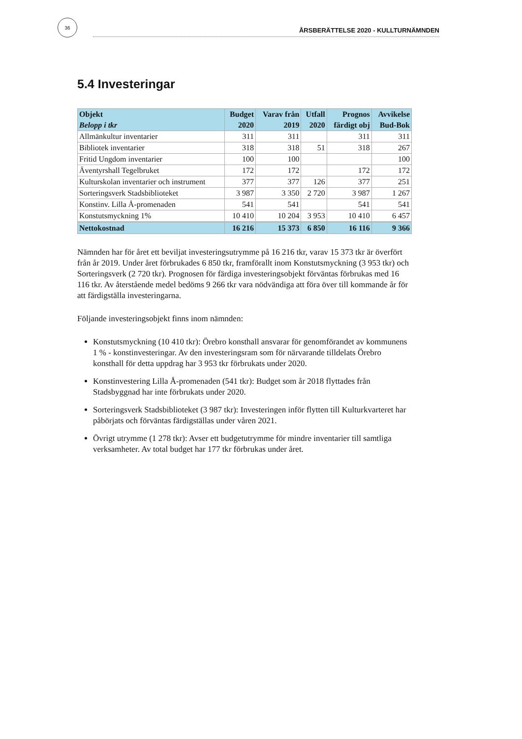36
ÅRSBERÄTTELSE 2020 - KULLTURNÄMNDEN
5.4 Investeringar
| Objekt Belopp i tkr | Budget 2020 | Varav från 2019 | Utfall 2020 | Prognos färdigt obj | Avvikelse Bud-Bok |
| --- | --- | --- | --- | --- | --- |
| Allmänkultur inventarier | 311 | 311 | | 311 | 311 |
| Bibliotek inventarier | 318 | 318 | 51 | 318 | 267 |
| Fritid Ungdom inventarier | 100 | 100 | | | 100 |
| Äventyrshall Tegelbruket | 172 | 172 | | 172 | 172 |
| Kulturskolan inventarier och instrument | 377 | 377 | 126 | 377 | 251 |
| Sorteringsverk Stadsbiblioteket | 3 987 | 3 350 | 2 720 | 3 987 | 1 267 |
| Konstinv. Lilla Å-promenaden | 541 | 541 | | 541 | 541 |
| Konstutsmyckning 1% | 10 410 | 10 204 | 3 953 | 10 410 | 6 457 |
| Nettokostnad | 16 216 | 15 373 | 6 850 | 16 116 | 9 366 |
Nämnden har för året ett beviljat investeringsutrymme på 16 216 tkr, varav 15 373 tkr är överfört från år 2019. Under året förbrukades 6 850 tkr, framförallt inom Konstutsmyckning (3 953 tkr) och Sorteringsverk (2 720 tkr). Prognosen för färdiga investeringsobjekt förväntas förbrukas med 16 116 tkr. Av återstående medel bedöms 9 266 tkr vara nödvändiga att föra över till kommande år för att färdigställa investeringarna.
Följande investeringsobjekt finns inom nämnden:
Konstutsmyckning (10 410 tkr): Örebro konsthall ansvarar för genomförandet av kommunens 1 % - konstinvesteringar. Av den investeringsram som för närvarande tilldelats Örebro konsthall för detta uppdrag har 3 953 tkr förbrukats under 2020.
Konstinvestering Lilla Å-promenaden (541 tkr): Budget som år 2018 flyttades från Stadsbyggnad har inte förbrukats under 2020.
Sorteringsverk Stadsbiblioteket (3 987 tkr): Investeringen inför flytten till Kulturkvarteret har påbörjats och förväntas färdigställas under våren 2021.
Övrigt utrymme (1 278 tkr): Avser ett budgetutrymme för mindre inventarier till samtliga verksamheter. Av total budget har 177 tkr förbrukas under året.